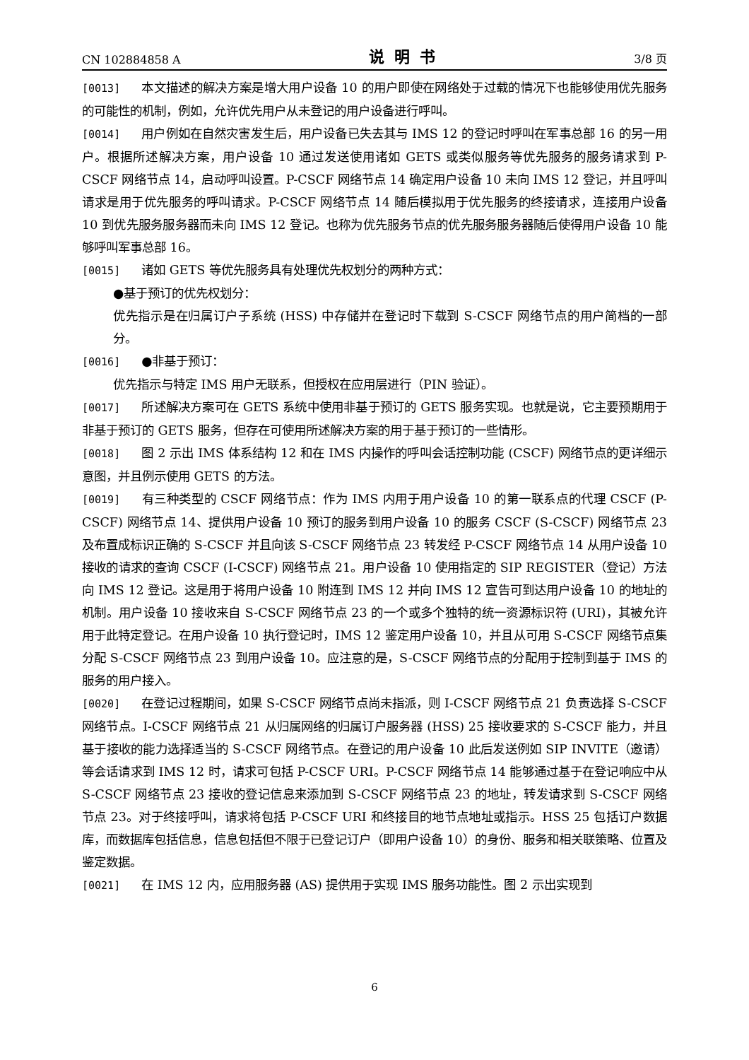CN 102884858 A 说明书 3/8 页
[0013] 本文描述的解决方案是增大用户设备 10 的用户即使在网络处于过载的情况下也能够使用优先服务的可能性的机制，例如，允许优先用户从未登记的用户设备进行呼叫。
[0014] 用户例如在自然灾害发生后，用户设备已失去其与 IMS 12 的登记时呼叫在军事总部 16 的另一用户。根据所述解决方案，用户设备 10 通过发送使用诸如 GETS 或类似服务等优先服务的服务请求到 P-CSCF 网络节点 14，启动呼叫设置。P-CSCF 网络节点 14 确定用户设备 10 未向 IMS 12 登记，并且呼叫请求是用于优先服务的呼叫请求。P-CSCF 网络节点 14 随后模拟用于优先服务的终接请求，连接用户设备 10 到优先服务服务器而未向 IMS 12 登记。也称为优先服务节点的优先服务服务器随后使得用户设备 10 能够呼叫军事总部 16。
[0015] 诸如 GETS 等优先服务具有处理优先权划分的两种方式：
●基于预订的优先权划分：
优先指示是在归属订户子系统 (HSS) 中存储并在登记时下载到 S-CSCF 网络节点的用户简档的一部分。
[0016] ●非基于预订：
优先指示与特定 IMS 用户无联系，但授权在应用层进行（PIN 验证）。
[0017] 所述解决方案可在 GETS 系统中使用非基于预订的 GETS 服务实现。也就是说，它主要预期用于非基于预订的 GETS 服务，但存在可使用所述解决方案的用于基于预订的一些情形。
[0018] 图 2 示出 IMS 体系结构 12 和在 IMS 内操作的呼叫会话控制功能 (CSCF) 网络节点的更详细示意图，并且例示使用 GETS 的方法。
[0019] 有三种类型的 CSCF 网络节点：作为 IMS 内用于用户设备 10 的第一联系点的代理 CSCF (P-CSCF) 网络节点 14、提供用户设备 10 预订的服务到用户设备 10 的服务 CSCF (S-CSCF) 网络节点 23 及布置成标识正确的 S-CSCF 并且向该 S-CSCF 网络节点 23 转发经 P-CSCF 网络节点 14 从用户设备 10 接收的请求的查询 CSCF (I-CSCF) 网络节点 21。用户设备 10 使用指定的 SIP REGISTER（登记）方法向 IMS 12 登记。这是用于将用户设备 10 附连到 IMS 12 并向 IMS 12 宣告可到达用户设备 10 的地址的机制。用户设备 10 接收来自 S-CSCF 网络节点 23 的一个或多个独特的统一资源标识符 (URI)，其被允许用于此特定登记。在用户设备 10 执行登记时，IMS 12 鉴定用户设备 10，并且从可用 S-CSCF 网络节点集分配 S-CSCF 网络节点 23 到用户设备 10。应注意的是，S-CSCF 网络节点的分配用于控制到基于 IMS 的服务的用户接入。
[0020] 在登记过程期间，如果 S-CSCF 网络节点尚未指派，则 I-CSCF 网络节点 21 负责选择 S-CSCF 网络节点。I-CSCF 网络节点 21 从归属网络的归属订户服务器 (HSS) 25 接收要求的 S-CSCF 能力，并且基于接收的能力选择适当的 S-CSCF 网络节点。在登记的用户设备 10 此后发送例如 SIP INVITE（邀请）等会话请求到 IMS 12 时，请求可包括 P-CSCF URI。P-CSCF 网络节点 14 能够通过基于在登记响应中从 S-CSCF 网络节点 23 接收的登记信息来添加到 S-CSCF 网络节点 23 的地址，转发请求到 S-CSCF 网络节点 23。对于终接呼叫，请求将包括 P-CSCF URI 和终接目的地节点地址或指示。HSS 25 包括订户数据库，而数据库包括信息，信息包括但不限于已登记订户（即用户设备 10）的身份、服务和相关联策略、位置及鉴定数据。
[0021] 在 IMS 12 内，应用服务器 (AS) 提供用于实现 IMS 服务功能性。图 2 示出实现到
6